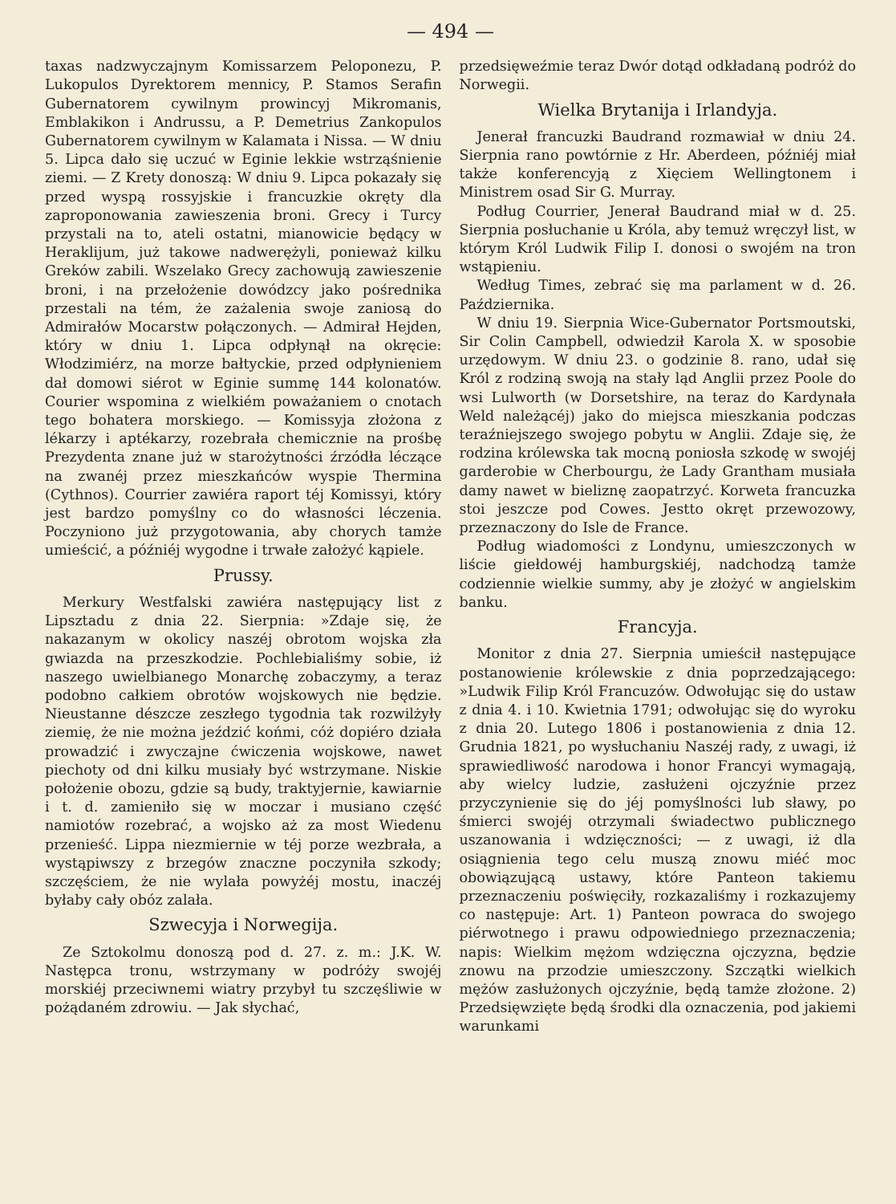— 494 —
taxas nadzwyczajnym Komissarzem Peloponezu, P. Lukopulos Dyrektorem mennicy, P. Stamos Serafin Gubernatorem cywilnym prowincyj Mikromanis, Emblakikon i Andrussu, a P. Demetrius Zankopulos Gubernatorem cywilnym w Kalamata i Nissa. — W dniu 5. Lipca dało się uczuć w Eginie lekkie wstrząśnienie ziemi. — Z Krety donoszą: W dniu 9. Lipca pokazały się przed wyspą rossyjskie i francuzkie okręty dla zaproponowania zawieszenia broni. Grecy i Turcy przystali na to, ateli ostatni, mianowicie będący w Heraklijum, już takowe nadwerężyli, ponieważ kilku Greków zabili. Wszelako Grecy zachowują zawieszenie broni, i na przełożenie dowódzcy jako pośrednika przestali na tém, że zażalenia swoje zaniosą do Admirałów Mocarstw połączonych. — Admirał Hejden, który w dniu 1. Lipca odpłynął na okręcie: Włodzimiérz, na morze bałtyckie, przed odpłynieniem dał domowi siérot w Eginie summę 144 kolonatów. Courier wspomina z wielkiém poważaniem o cnotach tego bohatera morskiego. — Komissyja złożona z lékarzy i aptékarzy, rozebrała chemicznie na prośbę Prezydenta znane już w starożytności źrzódła lécz­ące na zwanéj przez mieszkańców wyspie Thermina (Cythnos). Courrier zawiéra raport téj Komissyi, który jest bardzo pomyślny co do własności léczenia. Poczyniono już przygotowania, aby chorych tamże umieścić, a późniéj wygodne i trwałe założyć kąpiele.
Prussy.
Merkury Westfalski zawiéra następujący list z Lipsztadu z dnia 22. Sierpnia: »Zdaje się, że nakazanym w okolicy naszéj obrotom wojska zła gwiazda na przeszkodzie. Pochlebialiśmy sobie, iż naszego uwielbianego Monarchę zobaczymy, a teraz podobno całkiem obrotów wojskowych nie będzie. Nieustanne dészcze zeszłego tygodnia tak rozwilżyły ziemię, że nie można jeździć końmi, cóż dopiéro działa prowadzić i zwyczajne ćwiczenia wojskowe, nawet piechoty od dni kilku musiały być wstrzymane. Niskie położenie obozu, gdzie są budy, traktyjernie, kawiarnie i t. d. zamieniło się w moczar i musiano część namiotów rozebrać, a wojsko aż za most Wiedenu przenieść. Lippa niezmiernie w téj porze wezbrała, a wystąpiwszy z brzegów znaczne poczyniła szkody; szczęściem, że nie wylała powyżéj mostu, inaczéj byłaby cały obóz zalała.
Szwecyja i Norwegija.
Ze Sztokolmu donoszą pod d. 27. z. m.: J.K. W. Następca tronu, wstrzymany w podróży swojéj morskiéj przeciwnemi wiatry przybył tu szczęśliwie w pożądaném zdrowiu. — Jak słychać,
przedsięweźmie teraz Dwór dotąd odkładaną podróż do Norwegii.
Wielka Brytanija i Irlandyja.
Jenerał francuzki Baudrand rozmawiał w dniu 24. Sierpnia rano powtórnie z Hr. Aberdeen, późniéj miał także konferencyją z Xięciem Wellingtonem i Ministrem osad Sir G. Murray.
Podług Courrier, Jenerał Baudrand miał w d. 25. Sierpnia posłuchanie u Króla, aby temuż wręczył list, w którym Król Ludwik Filip I. donosi o swojém na tron wstąpieniu.
Według Times, zebrać się ma parlament w d. 26. Października.
W dniu 19. Sierpnia Wice-Gubernator Portsmoutski, Sir Colin Campbell, odwiedził Karola X. w sposobie urzędowym. W dniu 23. o godzinie 8. rano, udał się Król z rodziną swoją na stały ląd Anglii przez Poole do wsi Lulworth (w Dorsetshire, na teraz do Kardynała Weld należącéj) jako do miejsca mieszkania podczas teraźniejszego swojego pobytu w Anglii. Zdaje się, że rodzina królewska tak mocną poniosła szkodę w swojéj garderobie w Cherbourgu, że Lady Grantham musiała damy nawet w bieliznę zaopatrzyć. Korweta francuzka stoi jeszcze pod Cowes. Jestto okręt przewozowy, przeznaczony do Isle de France.
Podług wiadomości z Londynu, umieszczonych w liście giełdowéj hamburgskiéj, nadchodzą tamże codziennie wielkie summy, aby je złożyć w angielskim banku.
Francyja.
Monitor z dnia 27. Sierpnia umieścił następujące postanowienie królewskie z dnia poprzedzającego: »Ludwik Filip Król Francuzów. Odwołując się do ustaw z dnia 4. i 10. Kwietnia 1791; odwołując się do wyroku z dnia 20. Lutego 1806 i postanowienia z dnia 12. Grudnia 1821, po wysłuchaniu Naszéj rady, z uwagi, iż sprawiedliwość narodowa i honor Francyi wymagają, aby wielcy ludzie, zasłużeni ojczyźnie przez przyczynienie się do jéj pomyślności lub sławy, po śmierci swojéj otrzymali świadectwo publicznego uszanowania i wdzięczności; — z uwagi, iż dla osiągnienia tego celu muszą znowu miéć moc obowiązującą ustawy, które Panteon takiemu przeznaczeniu poświęciły, rozkazaliśmy i rozkazujemy co następuje: Art. 1) Panteon powraca do swojego piérwotnego i prawu odpowiedniego przeznaczenia; napis: Wielkim mężom wdzięczna ojczyzna, będzie znowu na przodzie umieszczony. Szczątki wielkich mężów zasłużonych ojczyźnie, będą tamże złożone. 2) Przedsięwzięte będą środki dla oznaczenia, pod jakiemi warunkami